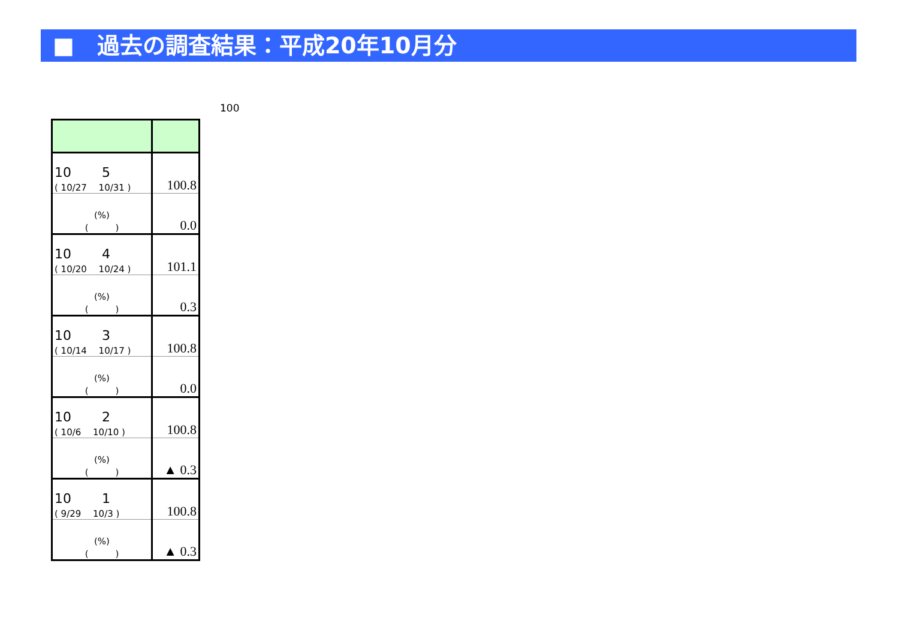■　過去の調査結果：平成20年10月分
100
| 10 5 ( 10/27 10/31 ) | 100.8 |
| (%) ( ) | 0.0 |
| 10 4 ( 10/20 10/24 ) | 101.1 |
| (%) ( ) | 0.3 |
| 10 3 ( 10/14 10/17 ) | 100.8 |
| (%) ( ) | 0.0 |
| 10 2 ( 10/6 10/10 ) | 100.8 |
| (%) ( ) | ▲ 0.3 |
| 10 1 ( 9/29 10/3 ) | 100.8 |
| (%) ( ) | ▲ 0.3 |